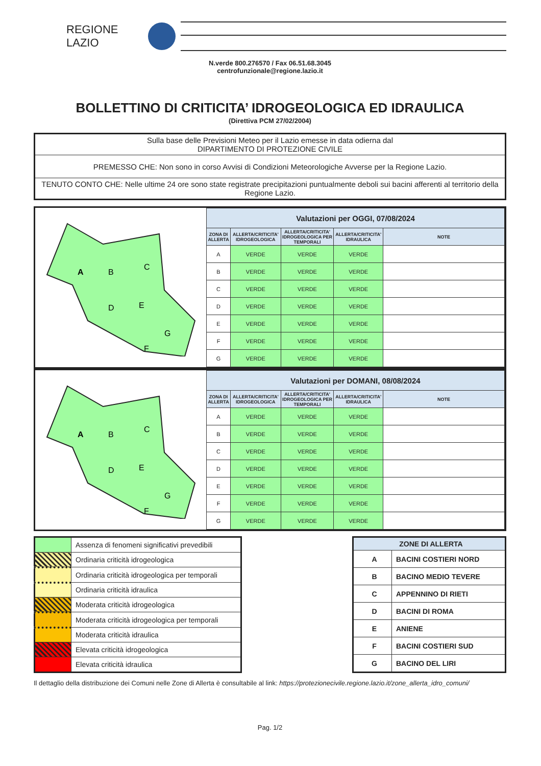REGIONE
LAZIO
N.verde 800.276570 / Fax 06.51.68.3045
centrofunzionale@regione.lazio.it
BOLLETTINO DI CRITICITA’ IDROGEOLOGICA ED IDRAULICA
(Direttiva PCM 27/02/2004)
| Sulla base delle Previsioni Meteo per il Lazio emesse in data odierna dal DIPARTIMENTO DI PROTEZIONE CIVILE |
| PREMESSO CHE: Non sono in corso Avvisi di Condizioni Meteorologiche Avverse per la Regione Lazio. |
| TENUTO CONTO CHE: Nelle ultime 24 ore sono state registrate precipitazioni puntualmente deboli sui bacini afferenti al territorio della Regione Lazio. |
A
B
C
D
E
G
F
| Valutazioni per OGGI, 07/08/2024 | | | | |
| --- | --- | --- | --- | --- |
| ZONA DI ALLERTA | ALLERTA/CRITICITA' IDROGEOLOGICA | ALLERTA/CRITICITA' IDROGEOLOGICA PER TEMPORALI | ALLERTA/CRITICITA' IDRAULICA | NOTE |
| A | VERDE | VERDE | VERDE | |
| B | VERDE | VERDE | VERDE | |
| C | VERDE | VERDE | VERDE | |
| D | VERDE | VERDE | VERDE | |
| E | VERDE | VERDE | VERDE | |
| F | VERDE | VERDE | VERDE | |
| G | VERDE | VERDE | VERDE | |
A
B
C
D
E
G
F
| Valutazioni per DOMANI, 08/08/2024 | | | | |
| --- | --- | --- | --- | --- |
| ZONA DI ALLERTA | ALLERTA/CRITICITA' IDROGEOLOGICA | ALLERTA/CRITICITA' IDROGEOLOGICA PER TEMPORALI | ALLERTA/CRITICITA' IDRAULICA | NOTE |
| A | VERDE | VERDE | VERDE | |
| B | VERDE | VERDE | VERDE | |
| C | VERDE | VERDE | VERDE | |
| D | VERDE | VERDE | VERDE | |
| E | VERDE | VERDE | VERDE | |
| F | VERDE | VERDE | VERDE | |
| G | VERDE | VERDE | VERDE | |
| | Assenza di fenomeni significativi prevedibili |
| | Ordinaria criticità idrogeologica |
| | Ordinaria criticità idrogeologica per temporali |
| | Ordinaria criticità idraulica |
| | Moderata criticità idrogeologica |
| | Moderata criticità idrogeologica per temporali |
| | Moderata criticità idraulica |
| | Elevata criticità idrogeologica |
| | Elevata criticità idraulica |
| ZONE DI ALLERTA | |
| --- | --- |
| A | BACINI COSTIERI NORD |
| B | BACINO MEDIO TEVERE |
| C | APPENNINO DI RIETI |
| D | BACINI DI ROMA |
| E | ANIENE |
| F | BACINI COSTIERI SUD |
| G | BACINO DEL LIRI |
Il dettaglio della distribuzione dei Comuni nelle Zone di Allerta è consultabile al link: https://protezionecivile.regione.lazio.it/zone_allerta_idro_comuni/
Pag. 1/2